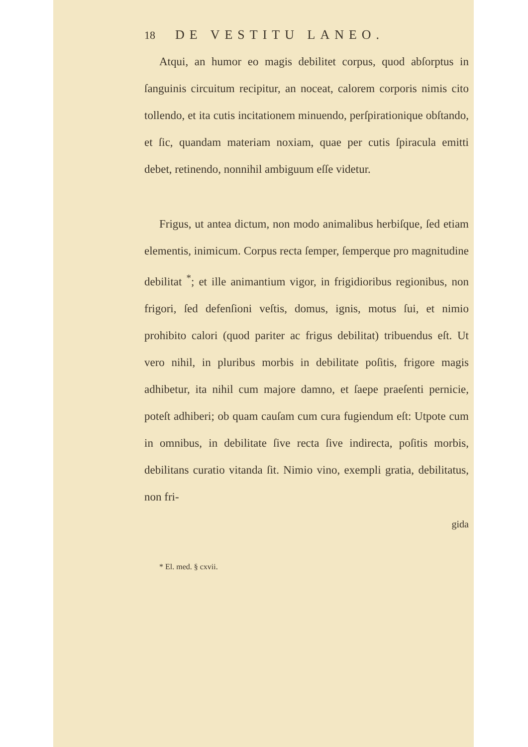18 DE VESTITU LANEO.
Atqui, an humor eo magis debilitet corpus, quod abſorptus in ſanguinis circuitum recipitur, an noceat, calorem corporis nimis cito tollendo, et ita cutis incitationem minuendo, perſpirationique obſtando, et ſic, quandam materiam noxiam, quae per cutis ſpiracula emitti debet, retinendo, nonnihil ambiguum eſſe videtur.
Frigus, ut antea dictum, non modo animalibus herbiſque, ſed etiam elementis, inimicum. Corpus recta ſemper, ſemperque pro magnitudine debilitat <sup>*</sup>; et ille animantium vigor, in frigidioribus regionibus, non frigori, ſed defenſioni veſtis, domus, ignis, motus ſui, et nimio prohibito calori (quod pariter ac frigus debilitat) tribuendus eſt. Ut vero nihil, in pluribus morbis in debilitate poſitis, frigore magis adhibetur, ita nihil cum majore damno, et ſaepe praeſenti pernicie, poteſt adhiberi; ob quam cauſam cum cura fugiendum eſt: Utpote cum in omnibus, in debilitate ſive recta ſive indirecta, poſitis morbis, debilitans curatio vitanda ſit. Nimio vino, exempli gratia, debilitatus, non fri-
gida
* El. med. § cxvii.